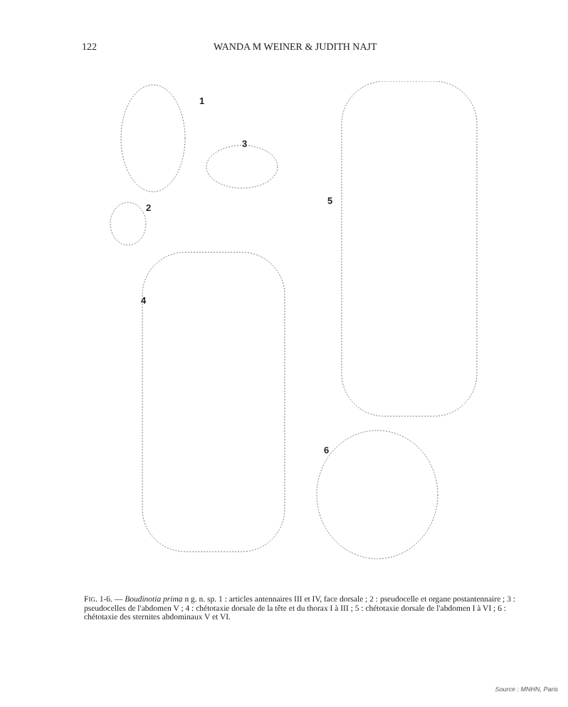122 WANDA M WEINER & JUDITH NAJT
1
3
2
5
4
6
FIG. 1-6. — Boudinotia prima n g. n. sp. 1 : articles antennaires III et IV, face dorsale ; 2 : pseudocelle et organe postantennaire ; 3 : pseudocelles de l'abdomen V ; 4 : chétotaxie dorsale de la tête et du thorax I à III ; 5 : chétotaxie dorsale de l'abdomen I à VI ; 6 : chétotaxie des sternites abdominaux V et VI.
Source : MNHN, Paris